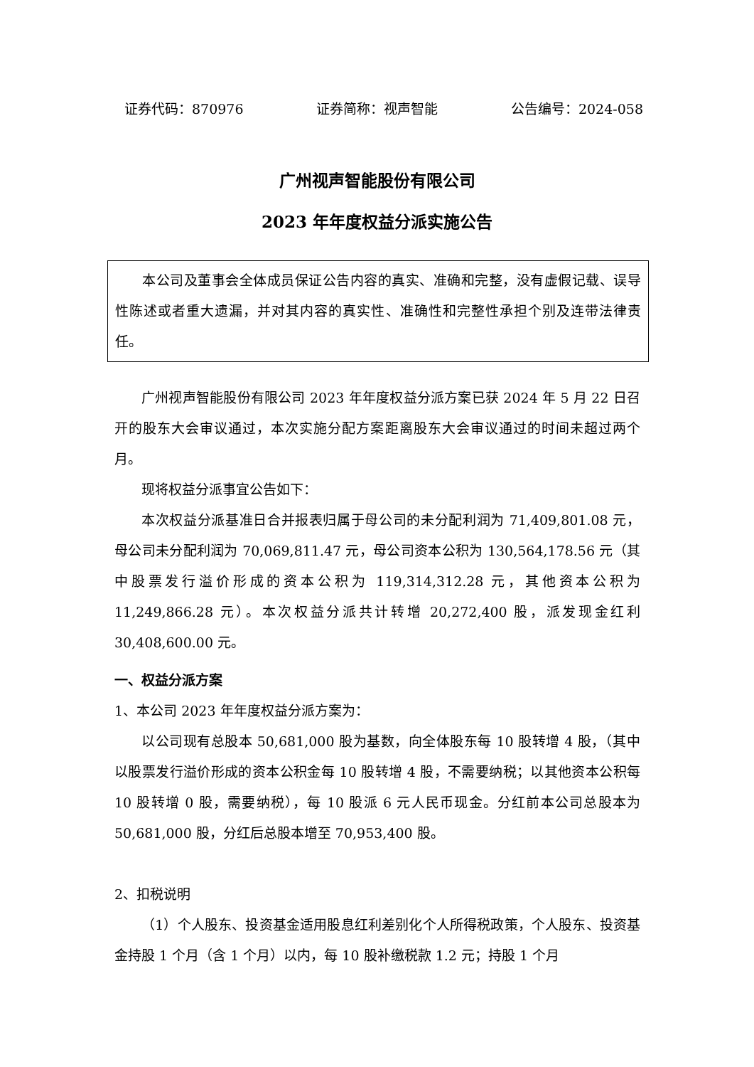证券代码：870976 证券简称：视声智能 公告编号：2024-058
广州视声智能股份有限公司
2023 年年度权益分派实施公告
本公司及董事会全体成员保证公告内容的真实、准确和完整，没有虚假记载、误导性陈述或者重大遗漏，并对其内容的真实性、准确性和完整性承担个别及连带法律责任。
广州视声智能股份有限公司 2023 年年度权益分派方案已获 2024 年 5 月 22 日召开的股东大会审议通过，本次实施分配方案距离股东大会审议通过的时间未超过两个月。
现将权益分派事宜公告如下：
本次权益分派基准日合并报表归属于母公司的未分配利润为 71,409,801.08 元，母公司未分配利润为 70,069,811.47 元，母公司资本公积为 130,564,178.56 元（其中股票发行溢价形成的资本公积为 119,314,312.28 元，其他资本公积为 11,249,866.28 元）。本次权益分派共计转增 20,272,400 股，派发现金红利 30,408,600.00 元。
一、权益分派方案
1、本公司 2023 年年度权益分派方案为：
以公司现有总股本 50,681,000 股为基数，向全体股东每 10 股转增 4 股，（其中以股票发行溢价形成的资本公积金每 10 股转增 4 股，不需要纳税；以其他资本公积每 10 股转增 0 股，需要纳税），每 10 股派 6 元人民币现金。分红前本公司总股本为 50,681,000 股，分红后总股本增至 70,953,400 股。
2、扣税说明
（1）个人股东、投资基金适用股息红利差别化个人所得税政策，个人股东、投资基金持股 1 个月（含 1 个月）以内，每 10 股补缴税款 1.2 元；持股 1 个月